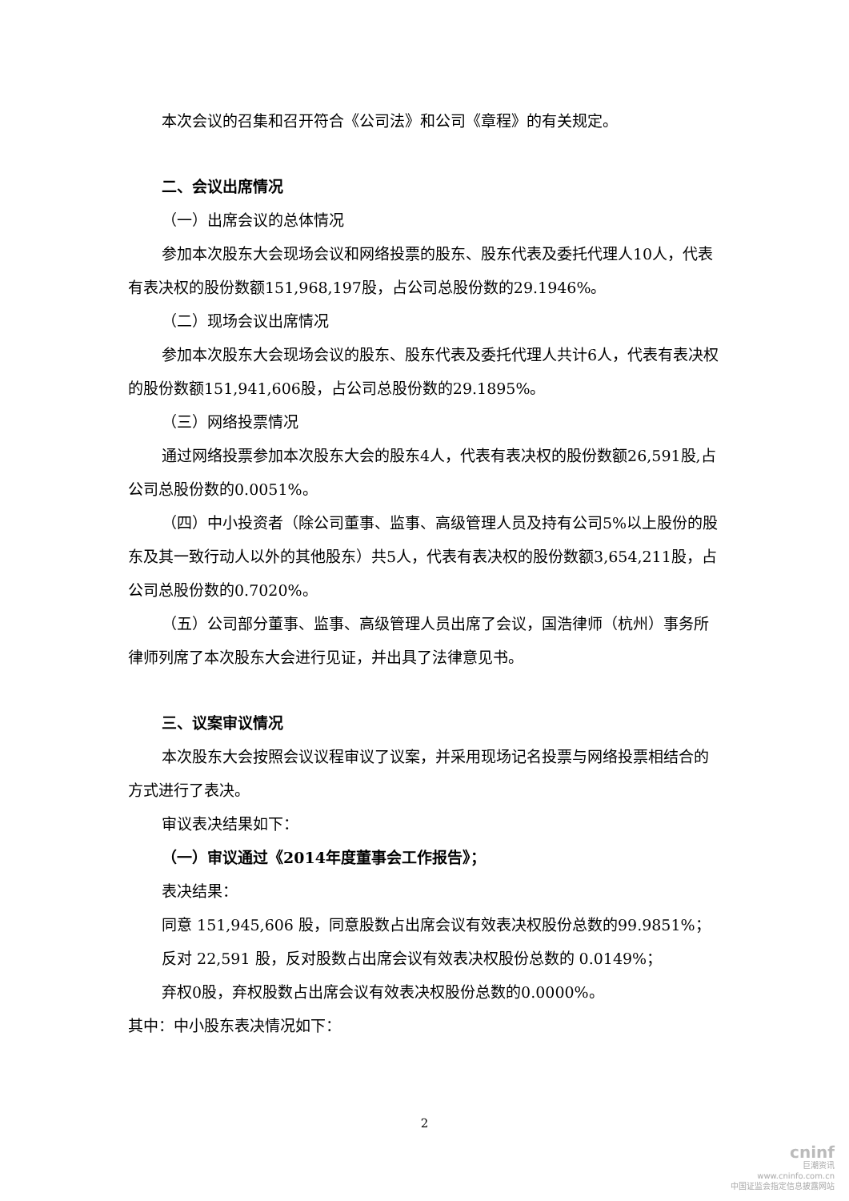本次会议的召集和召开符合《公司法》和公司《章程》的有关规定。
二、会议出席情况
（一）出席会议的总体情况
参加本次股东大会现场会议和网络投票的股东、股东代表及委托代理人10人，代表有表决权的股份数额151,968,197股，占公司总股份数的29.1946%。
（二）现场会议出席情况
参加本次股东大会现场会议的股东、股东代表及委托代理人共计6人，代表有表决权的股份数额151,941,606股，占公司总股份数的29.1895%。
（三）网络投票情况
通过网络投票参加本次股东大会的股东4人，代表有表决权的股份数额26,591股,占公司总股份数的0.0051%。
（四）中小投资者（除公司董事、监事、高级管理人员及持有公司5%以上股份的股东及其一致行动人以外的其他股东）共5人，代表有表决权的股份数额3,654,211股，占公司总股份数的0.7020%。
（五）公司部分董事、监事、高级管理人员出席了会议，国浩律师（杭州）事务所律师列席了本次股东大会进行见证，并出具了法律意见书。
三、议案审议情况
本次股东大会按照会议议程审议了议案，并采用现场记名投票与网络投票相结合的方式进行了表决。
审议表决结果如下：
（一）审议通过《2014年度董事会工作报告》；
表决结果：
同意 151,945,606 股，同意股数占出席会议有效表决权股份总数的99.9851%；
反对 22,591 股，反对股数占出席会议有效表决权股份总数的 0.0149%；
弃权0股，弃权股数占出席会议有效表决权股份总数的0.0000%。
其中：中小股东表决情况如下：
2
cninf
巨潮资讯
www.cninfo.com.cn
中国证监会指定信息披露网站